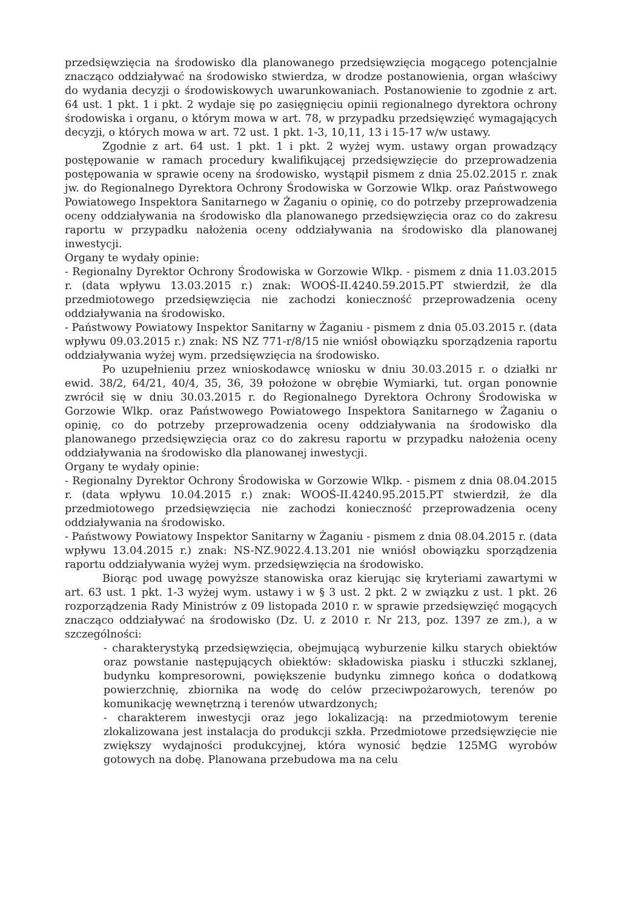przedsięwzięcia na środowisko dla planowanego przedsięwzięcia mogącego potencjalnie znacząco oddziaływać na środowisko stwierdza, w drodze postanowienia, organ właściwy do wydania decyzji o środowiskowych uwarunkowaniach. Postanowienie to zgodnie z art. 64 ust. 1 pkt. 1 i pkt. 2 wydaje się po zasięgnięciu opinii regionalnego dyrektora ochrony środowiska i organu, o którym mowa w art. 78, w przypadku przedsięwzięć wymagających decyzji, o których mowa w art. 72 ust. 1 pkt. 1-3, 10,11, 13 i 15-17 w/w ustawy.
Zgodnie z art. 64 ust. 1 pkt. 1 i pkt. 2 wyżej wym. ustawy organ prowadzący postępowanie w ramach procedury kwalifikującej przedsięwzięcie do przeprowadzenia postępowania w sprawie oceny na środowisko, wystąpił pismem z dnia 25.02.2015 r. znak jw. do Regionalnego Dyrektora Ochrony Środowiska w Gorzowie Wlkp. oraz Państwowego Powiatowego Inspektora Sanitarnego w Żaganiu o opinię, co do potrzeby przeprowadzenia oceny oddziaływania na środowisko dla planowanego przedsięwzięcia oraz co do zakresu raportu w przypadku nałożenia oceny oddziaływania na środowisko dla planowanej inwestycji.
Organy te wydały opinie:
- Regionalny Dyrektor Ochrony Środowiska w Gorzowie Wlkp. - pismem z dnia 11.03.2015 r. (data wpływu 13.03.2015 r.) znak: WOOŚ-II.4240.59.2015.PT stwierdził, że dla przedmiotowego przedsięwzięcia nie zachodzi konieczność przeprowadzenia oceny oddziaływania na środowisko.
- Państwowy Powiatowy Inspektor Sanitarny w Żaganiu - pismem z dnia 05.03.2015 r. (data wpływu 09.03.2015 r.) znak: NS NZ 771-r/8/15 nie wniósł obowiązku sporządzenia raportu oddziaływania wyżej wym. przedsięwzięcia na środowisko.
Po uzupełnieniu przez wnioskodawcę wniosku w dniu 30.03.2015 r. o działki nr ewid. 38/2, 64/21, 40/4, 35, 36, 39 położone w obrębie Wymiarki, tut. organ ponownie zwrócił się w dniu 30.03.2015 r. do Regionalnego Dyrektora Ochrony Środowiska w Gorzowie Wlkp. oraz Państwowego Powiatowego Inspektora Sanitarnego w Żaganiu o opinię, co do potrzeby przeprowadzenia oceny oddziaływania na środowisko dla planowanego przedsięwzięcia oraz co do zakresu raportu w przypadku nałożenia oceny oddziaływania na środowisko dla planowanej inwestycji.
Organy te wydały opinie:
- Regionalny Dyrektor Ochrony Środowiska w Gorzowie Wlkp. - pismem z dnia 08.04.2015 r. (data wpływu 10.04.2015 r.) znak: WOOŚ-II.4240.95.2015.PT stwierdził, że dla przedmiotowego przedsięwzięcia nie zachodzi konieczność przeprowadzenia oceny oddziaływania na środowisko.
- Państwowy Powiatowy Inspektor Sanitarny w Żaganiu - pismem z dnia 08.04.2015 r. (data wpływu 13.04.2015 r.) znak: NS-NZ.9022.4.13.201 nie wniósł obowiązku sporządzenia raportu oddziaływania wyżej wym. przedsięwzięcia na środowisko.
Biorąc pod uwagę powyższe stanowiska oraz kierując się kryteriami zawartymi w art. 63 ust. 1 pkt. 1-3 wyżej wym. ustawy i w § 3 ust. 2 pkt. 2 w związku z ust. 1 pkt. 26 rozporządzenia Rady Ministrów z 09 listopada 2010 r. w sprawie przedsięwzięć mogących znacząco oddziaływać na środowisko (Dz. U. z 2010 r. Nr 213, poz. 1397 ze zm.), a w szczególności:
- charakterystyką przedsięwzięcia, obejmującą wyburzenie kilku starych obiektów oraz powstanie następujących obiektów: składowiska piasku i stłuczki szklanej, budynku kompresorowni, powiększenie budynku zimnego końca o dodatkową powierzchnię, zbiornika na wodę do celów przeciwpożarowych, terenów po komunikację wewnętrzną i terenów utwardzonych;
- charakterem inwestycji oraz jego lokalizacją: na przedmiotowym terenie zlokalizowana jest instalacja do produkcji szkła. Przedmiotowe przedsięwzięcie nie zwiększy wydajności produkcyjnej, która wynosić będzie 125MG wyrobów gotowych na dobę. Planowana przebudowa ma na celu